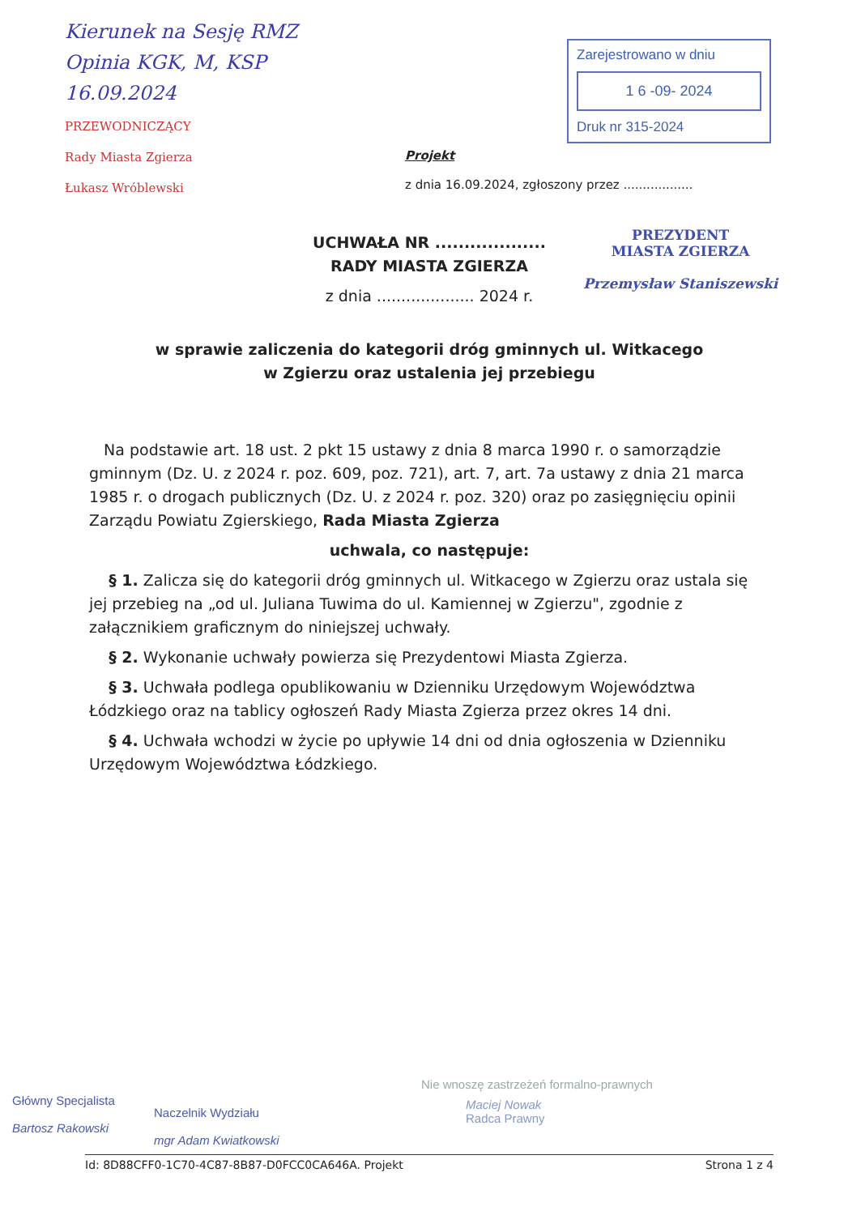Kierunek na Sesję RMZ
Opinia KGK, M, KSP
16.09.2024
PRZEWODNICZĄCY
Rady Miasta Zgierza
Łukasz Wróblewski
Zarejestrowano w dniu
1 6 -09- 2024
Druk nr 315-2024
Projekt
z dnia 16.09.2024, zgłoszony przez ..................
PREZYDENT
MIASTA ZGIERZA
Przemysław Staniszewski
UCHWAŁA NR ...................
RADY MIASTA ZGIERZA
z dnia .................... 2024 r.
w sprawie zaliczenia do kategorii dróg gminnych ul. Witkacego
w Zgierzu oraz ustalenia jej przebiegu
Na podstawie art. 18 ust. 2 pkt 15 ustawy z dnia 8 marca 1990 r. o samorządzie gminnym (Dz. U. z 2024 r. poz. 609, poz. 721), art. 7, art. 7a ustawy z dnia 21 marca 1985 r. o drogach publicznych (Dz. U. z 2024 r. poz. 320) oraz po zasięgnięciu opinii Zarządu Powiatu Zgierskiego, Rada Miasta Zgierza
uchwala, co następuje:
§ 1. Zalicza się do kategorii dróg gminnych ul. Witkacego w Zgierzu oraz ustala się jej przebieg na „od ul. Juliana Tuwima do ul. Kamiennej w Zgierzu", zgodnie z załącznikiem graficznym do niniejszej uchwały.
§ 2. Wykonanie uchwały powierza się Prezydentowi Miasta Zgierza.
§ 3. Uchwała podlega opublikowaniu w Dzienniku Urzędowym Województwa Łódzkiego oraz na tablicy ogłoszeń Rady Miasta Zgierza przez okres 14 dni.
§ 4. Uchwała wchodzi w życie po upływie 14 dni od dnia ogłoszenia w Dzienniku Urzędowym Województwa Łódzkiego.
Główny Specjalista
Bartosz Rakowski
Naczelnik Wydziału
mgr Adam Kwiatkowski
Nie wnoszę zastrzeżeń formalno-prawnych
Maciej Nowak
Radca Prawny
Id: 8D88CFF0-1C70-4C87-8B87-D0FCC0CA646A. Projekt Strona 1 z 4